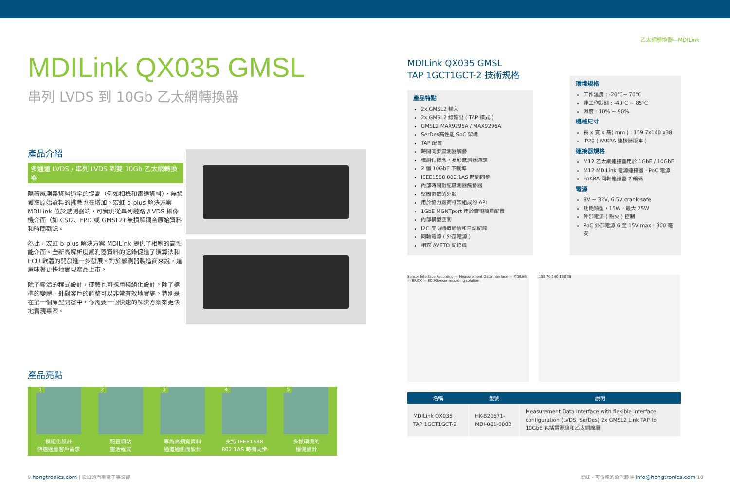MDILink QX035 GMSL
串列 LVDS 到 10Gb 乙太網轉換器
產品介紹
多通道 LVDS / 串列 LVDS 到雙 10Gb 乙太網轉換器
隨著感測器資料速率的提高（例如相機和雷達資料），無損獲取原始資料的挑戰也在增加。宏虹 b-plus 解決方案MDILink 位於感測器端，可實現從串列鏈路 /LVDS 攝像機介面（如 CSI2、FPD 或 GMSL2) 無損解耦合原始資料和時間戳記。
為此，宏虹 b-plus 解決方案 MDILink 提供了相應的高性能介面。全新高解析度感測器資料的記錄促進了演算法和 ECU 軟體的開發進一步發展。對於感測器製造商來說，這意味著更快地實現產品上市。
除了靈活的程式設計，硬體也可採用模組化設計。除了標準的變體，針對客戶的調整可以非常有效地實施。特別是在第一個原型開發中，你需要一個快速的解決方案來更快地實現專案。
產品亮點
1
模組化設計
快速適應客戶需求
2
配置網站
靈活程式
3
專為高頻寬資料
通道通訊而設計
4
支持 IEEE1588
802.1AS 時間同步
5
多樣環境的
穩健設計
乙太網轉換器—MDILink
MDILink QX035 GMSL
TAP 1GCT1GCT-2 技術規格
產品特點
2x GMSL2 輸入
2x GMSL2 線輸出 ( TAP 模式 )
GMSL2 MAX9295A / MAX9296A
SerDes高性能 SoC 架構
TAP 配置
時間同步感測器觸發
模組化概念，易於感測器適應
2 個 10GbE 下載埠
IEEE1588 802.1AS 時間同步
內部時間戳記感測器觸發器
堅固緊密的外殼
用於協力廠商框架組成的 API
1GbE MGNTport 用於實現簡單配置
內部構型空間
I2C 反向通道通信和日誌記錄
同軸電源 ( 外部電源 )
相容 AVETO 記錄儀
環境規格
工作溫度 : -20℃~ 70℃
非工作狀態 : -40℃ ~ 85℃
濕度 : 10% ~ 90%
機械尺寸
長 x 寬 x 高( mm ) : 159.7x140 x38
IP20 ( FAKRA 連接器版本 )
連接器規格
M12 乙太網連接器用於 1GbE / 10GbE
M12 MDILink 電源連接器，PoC 電源
FAKRA 同軸連接器 z 編碼
電源
8V ~ 32V, 6.5V crank-safe
功耗類型，15W，最大 25W
外部電源 ( 點火 ) 控制
PoC 外部電源 6 至 15V max，300 毫安
Sensor Interface Recording — Measurement Data Interface — MDILink — BRICK — ECU/Sensor recording solution
159.70 140 130 38
| 名稱 | 型號 | 說明 |
| --- | --- | --- |
| MDILink QX035 TAP 1GCT1GCT-2 | HK-B21671-MDI-001-0003 | Measurement Data Interface with flexible Interface configuration (LVDS, SerDes) 2x GMSL2 Link TAP to 10GbE 包括電源線和乙太網線纜 |
9 hongtronics.com | 宏虹的汽車電子事業部
宏虹 - 可信賴的合作夥伴 info@hongtronics.com 10